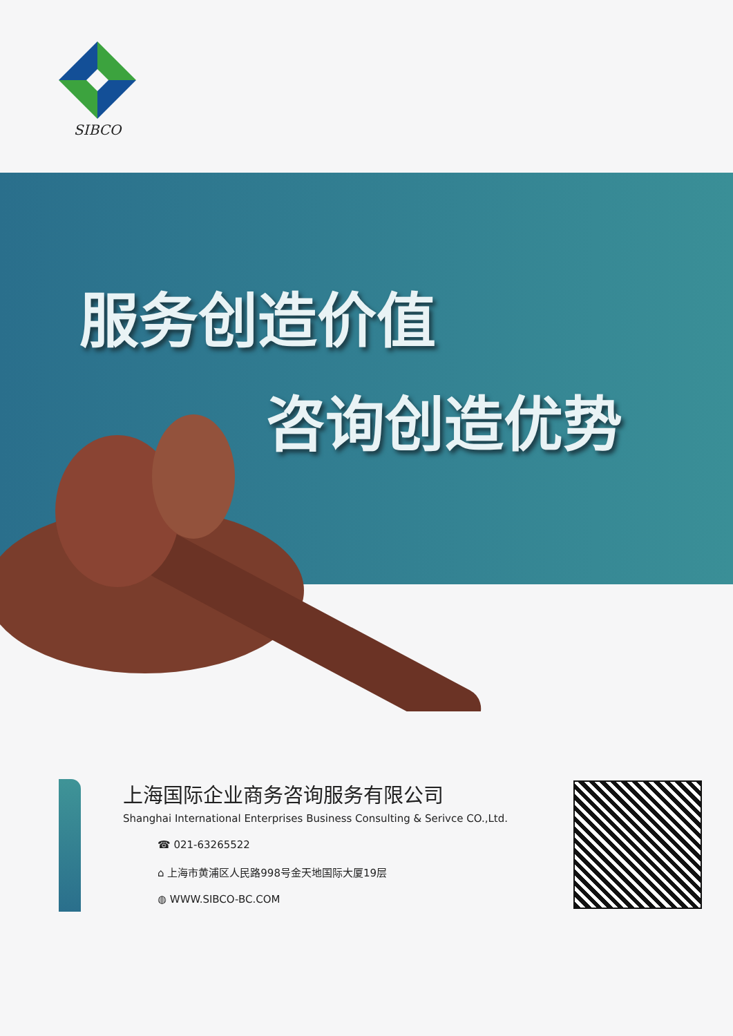SIBCO
服务创造价值
咨询创造优势
上海国际企业商务咨询服务有限公司
Shanghai International Enterprises Business Consulting & Serivce CO.,Ltd.
☎ 021-63265522
⌂ 上海市黄浦区人民路998号金天地国际大厦19层
◍ WWW.SIBCO-BC.COM